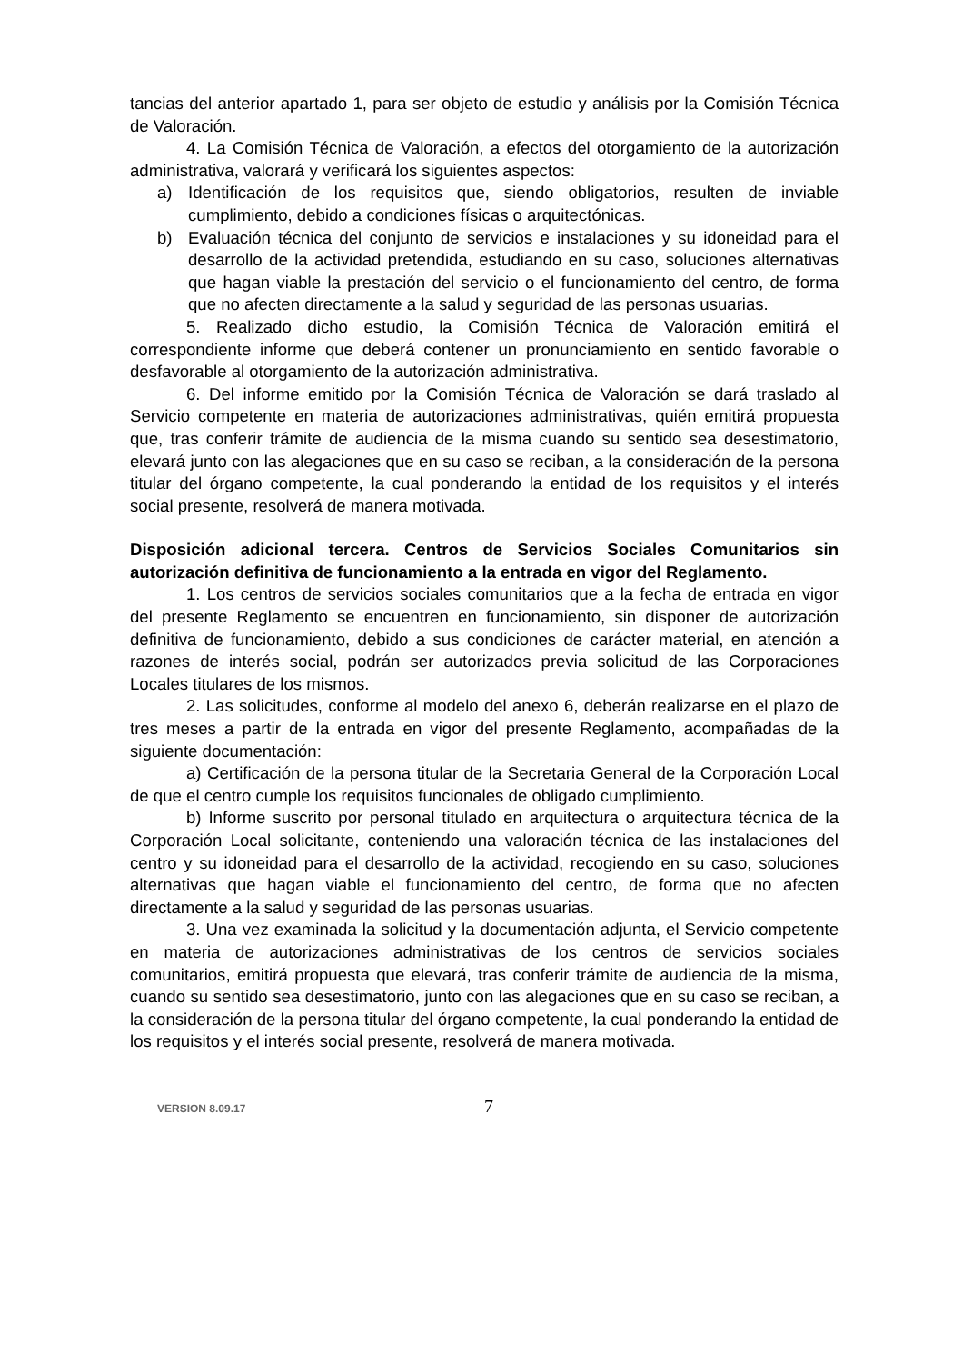tancias del anterior apartado 1, para ser objeto de estudio y análisis por la Comisión Técnica de Valoración.
4. La Comisión Técnica de Valoración, a efectos del otorgamiento de la autorización administrativa, valorará y verificará los siguientes aspectos:
a) Identificación de los requisitos que, siendo obligatorios, resulten de inviable cumplimiento, debido a condiciones físicas o arquitectónicas.
b) Evaluación técnica del conjunto de servicios e instalaciones y su idoneidad para el desarrollo de la actividad pretendida, estudiando en su caso, soluciones alternativas que hagan viable la prestación del servicio o el funcionamiento del centro, de forma que no afecten directamente a la salud y seguridad de las personas usuarias.
5. Realizado dicho estudio, la Comisión Técnica de Valoración emitirá el correspondiente informe que deberá contener un pronunciamiento en sentido favorable o desfavorable al otorgamiento de la autorización administrativa.
6. Del informe emitido por la Comisión Técnica de Valoración se dará traslado al Servicio competente en materia de autorizaciones administrativas, quién emitirá propuesta que, tras conferir trámite de audiencia de la misma cuando su sentido sea desestimatorio, elevará junto con las alegaciones que en su caso se reciban, a la consideración de la persona titular del órgano competente, la cual ponderando la entidad de los requisitos y el interés social presente, resolverá de manera motivada.
Disposición adicional tercera. Centros de Servicios Sociales Comunitarios sin autorización definitiva de funcionamiento a la entrada en vigor del Reglamento.
1. Los centros de servicios sociales comunitarios que a la fecha de entrada en vigor del presente Reglamento se encuentren en funcionamiento, sin disponer de autorización definitiva de funcionamiento, debido a sus condiciones de carácter material, en atención a razones de interés social, podrán ser autorizados previa solicitud de las Corporaciones Locales titulares de los mismos.
2. Las solicitudes, conforme al modelo del anexo 6, deberán realizarse en el plazo de tres meses a partir de la entrada en vigor del presente Reglamento, acompañadas de la siguiente documentación:
a) Certificación de la persona titular de la Secretaria General de la Corporación Local de que el centro cumple los requisitos funcionales de obligado cumplimiento.
b) Informe suscrito por personal titulado en arquitectura o arquitectura técnica de la Corporación Local solicitante, conteniendo una valoración técnica de las instalaciones del centro y su idoneidad para el desarrollo de la actividad, recogiendo en su caso, soluciones alternativas que hagan viable el funcionamiento del centro, de forma que no afecten directamente a la salud y seguridad de las personas usuarias.
3. Una vez examinada la solicitud y la documentación adjunta, el Servicio competente en materia de autorizaciones administrativas de los centros de servicios sociales comunitarios, emitirá propuesta que elevará, tras conferir trámite de audiencia de la misma, cuando su sentido sea desestimatorio, junto con las alegaciones que en su caso se reciban, a la consideración de la persona titular del órgano competente, la cual ponderando la entidad de los requisitos y el interés social presente, resolverá de manera motivada.
VERSION 8.09.17 7